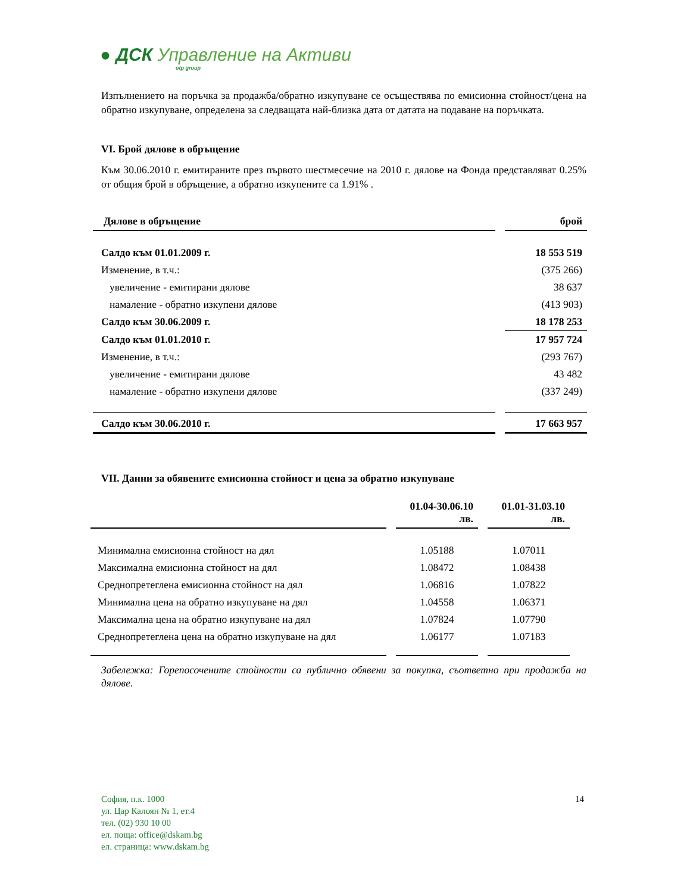● ДСК Управление на Активи
otp group
Изпълнението на поръчка за продажба/обратно изкупуване се осъществява по емисионна стойност/цена на обратно изкупуване, определена за следващата най-близка дата от датата на подаване на поръчката.
VI. Брой дялове в обръщение
Към 30.06.2010 г. емитираните през първото шестмесечие на 2010 г. дялове на Фонда представляват 0.25% от общия брой в обръщение, а обратно изкупените са 1.91% .
| Дялове в обръщение | | брой |
| --- | --- | --- |
| Салдо към 01.01.2009 г. | | 18 553 519 |
| Изменение, в т.ч.: | | (375 266) |
| увеличение - емитирани дялове | | 38 637 |
| намаление - обратно изкупени дялове | | (413 903) |
| Салдо към 30.06.2009 г. | | 18 178 253 |
| Салдо към 01.01.2010 г. | | 17 957 724 |
| Изменение, в т.ч.: | | (293 767) |
| увеличение - емитирани дялове | | 43 482 |
| намаление - обратно изкупени дялове | | (337 249) |
| Салдо към 30.06.2010 г. | | 17 663 957 |
VII. Данни за обявените емисионна стойност и цена за обратно изкупуване
| | | 01.04-30.06.10 лв. | | 01.01-31.03.10 лв. |
| --- | --- | --- | --- | --- |
| Минимална емисионна стойност на дял | | 1.05188 | | 1.07011 |
| Максимална емисионна стойност на дял | | 1.08472 | | 1.08438 |
| Среднопретеглена емисионна стойност на дял | | 1.06816 | | 1.07822 |
| Минимална цена на обратно изкупуване на дял | | 1.04558 | | 1.06371 |
| Максимална цена на обратно изкупуване на дял | | 1.07824 | | 1.07790 |
| Среднопретеглена цена на обратно изкупуване на дял | | 1.06177 | | 1.07183 |
Забележка: Горепосочените стойности са публично обявени за покупка, съответно при продажба на дялове.
София, п.к. 1000
ул. Цар Калоян № 1, ет.4
тел. (02) 930 10 00
ел. поща: office@dskam.bg
ел. страница: www.dskam.bg
14